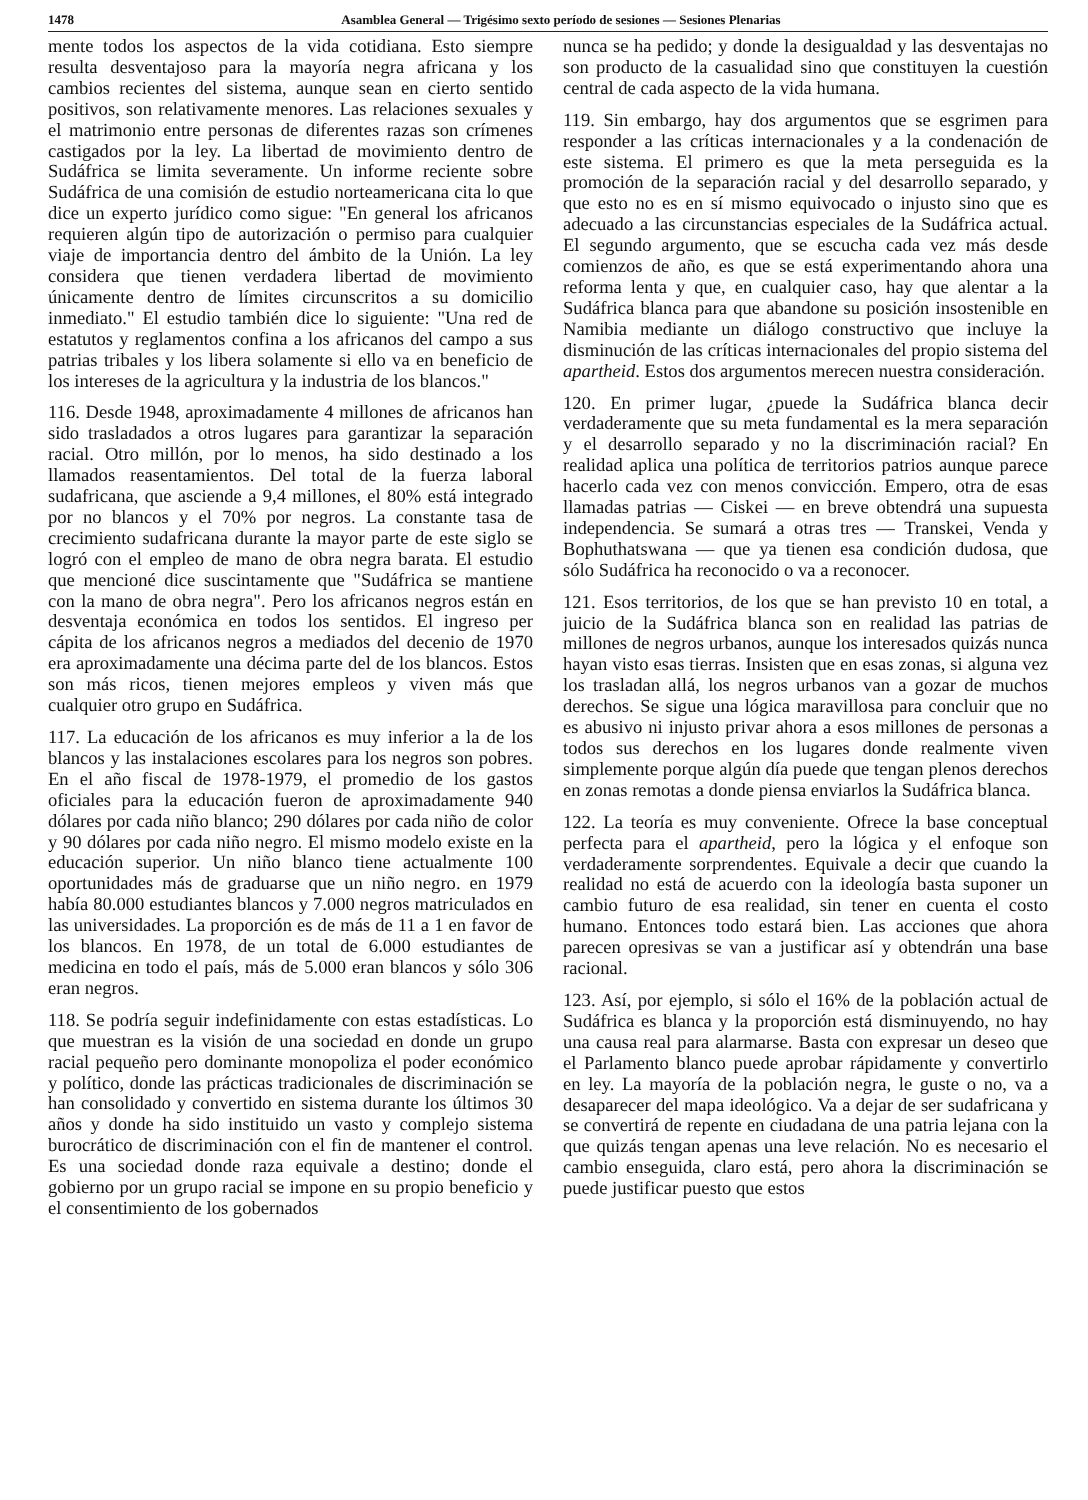1478 Asamblea General — Trigésimo sexto período de sesiones — Sesiones Plenarias
mente todos los aspectos de la vida cotidiana. Esto siempre resulta desventajoso para la mayoría negra africana y los cambios recientes del sistema, aunque sean en cierto sentido positivos, son relativamente menores. Las relaciones sexuales y el matrimonio entre personas de diferentes razas son crímenes castigados por la ley. La libertad de movimiento dentro de Sudáfrica se limita severamente. Un informe reciente sobre Sudáfrica de una comisión de estudio norteamericana cita lo que dice un experto jurídico como sigue: "En general los africanos requieren algún tipo de autorización o permiso para cualquier viaje de importancia dentro del ámbito de la Unión. La ley considera que tienen verdadera libertad de movimiento únicamente dentro de límites circunscritos a su domicilio inmediato." El estudio también dice lo siguiente: "Una red de estatutos y reglamentos confina a los africanos del campo a sus patrias tribales y los libera solamente si ello va en beneficio de los intereses de la agricultura y la industria de los blancos."
116. Desde 1948, aproximadamente 4 millones de africanos han sido trasladados a otros lugares para garantizar la separación racial. Otro millón, por lo menos, ha sido destinado a los llamados reasentamientos. Del total de la fuerza laboral sudafricana, que asciende a 9,4 millones, el 80% está integrado por no blancos y el 70% por negros. La constante tasa de crecimiento sudafricana durante la mayor parte de este siglo se logró con el empleo de mano de obra negra barata. El estudio que mencioné dice suscintamente que "Sudáfrica se mantiene con la mano de obra negra". Pero los africanos negros están en desventaja económica en todos los sentidos. El ingreso per cápita de los africanos negros a mediados del decenio de 1970 era aproximadamente una décima parte del de los blancos. Estos son más ricos, tienen mejores empleos y viven más que cualquier otro grupo en Sudáfrica.
117. La educación de los africanos es muy inferior a la de los blancos y las instalaciones escolares para los negros son pobres. En el año fiscal de 1978-1979, el promedio de los gastos oficiales para la educación fueron de aproximadamente 940 dólares por cada niño blanco; 290 dólares por cada niño de color y 90 dólares por cada niño negro. El mismo modelo existe en la educación superior. Un niño blanco tiene actualmente 100 oportunidades más de graduarse que un niño negro. en 1979 había 80.000 estudiantes blancos y 7.000 negros matriculados en las universidades. La proporción es de más de 11 a 1 en favor de los blancos. En 1978, de un total de 6.000 estudiantes de medicina en todo el país, más de 5.000 eran blancos y sólo 306 eran negros.
118. Se podría seguir indefinidamente con estas estadísticas. Lo que muestran es la visión de una sociedad en donde un grupo racial pequeño pero dominante monopoliza el poder económico y político, donde las prácticas tradicionales de discriminación se han consolidado y convertido en sistema durante los últimos 30 años y donde ha sido instituido un vasto y complejo sistema burocrático de discriminación con el fin de mantener el control. Es una sociedad donde raza equivale a destino; donde el gobierno por un grupo racial se impone en su propio beneficio y el consentimiento de los gobernados
nunca se ha pedido; y donde la desigualdad y las desventajas no son producto de la casualidad sino que constituyen la cuestión central de cada aspecto de la vida humana.
119. Sin embargo, hay dos argumentos que se esgrimen para responder a las críticas internacionales y a la condenación de este sistema. El primero es que la meta perseguida es la promoción de la separación racial y del desarrollo separado, y que esto no es en sí mismo equivocado o injusto sino que es adecuado a las circunstancias especiales de la Sudáfrica actual. El segundo argumento, que se escucha cada vez más desde comienzos de año, es que se está experimentando ahora una reforma lenta y que, en cualquier caso, hay que alentar a la Sudáfrica blanca para que abandone su posición insostenible en Namibia mediante un diálogo constructivo que incluye la disminución de las críticas internacionales del propio sistema del apartheid. Estos dos argumentos merecen nuestra consideración.
120. En primer lugar, ¿puede la Sudáfrica blanca decir verdaderamente que su meta fundamental es la mera separación y el desarrollo separado y no la discriminación racial? En realidad aplica una política de territorios patrios aunque parece hacerlo cada vez con menos convicción. Empero, otra de esas llamadas patrias — Ciskei — en breve obtendrá una supuesta independencia. Se sumará a otras tres — Transkei, Venda y Bophuthatswana — que ya tienen esa condición dudosa, que sólo Sudáfrica ha reconocido o va a reconocer.
121. Esos territorios, de los que se han previsto 10 en total, a juicio de la Sudáfrica blanca son en realidad las patrias de millones de negros urbanos, aunque los interesados quizás nunca hayan visto esas tierras. Insisten que en esas zonas, si alguna vez los trasladan allá, los negros urbanos van a gozar de muchos derechos. Se sigue una lógica maravillosa para concluir que no es abusivo ni injusto privar ahora a esos millones de personas a todos sus derechos en los lugares donde realmente viven simplemente porque algún día puede que tengan plenos derechos en zonas remotas a donde piensa enviarlos la Sudáfrica blanca.
122. La teoría es muy conveniente. Ofrece la base conceptual perfecta para el apartheid, pero la lógica y el enfoque son verdaderamente sorprendentes. Equivale a decir que cuando la realidad no está de acuerdo con la ideología basta suponer un cambio futuro de esa realidad, sin tener en cuenta el costo humano. Entonces todo estará bien. Las acciones que ahora parecen opresivas se van a justificar así y obtendrán una base racional.
123. Así, por ejemplo, si sólo el 16% de la población actual de Sudáfrica es blanca y la proporción está disminuyendo, no hay una causa real para alarmarse. Basta con expresar un deseo que el Parlamento blanco puede aprobar rápidamente y convertirlo en ley. La mayoría de la población negra, le guste o no, va a desaparecer del mapa ideológico. Va a dejar de ser sudafricana y se convertirá de repente en ciudadana de una patria lejana con la que quizás tengan apenas una leve relación. No es necesario el cambio enseguida, claro está, pero ahora la discriminación se puede justificar puesto que estos